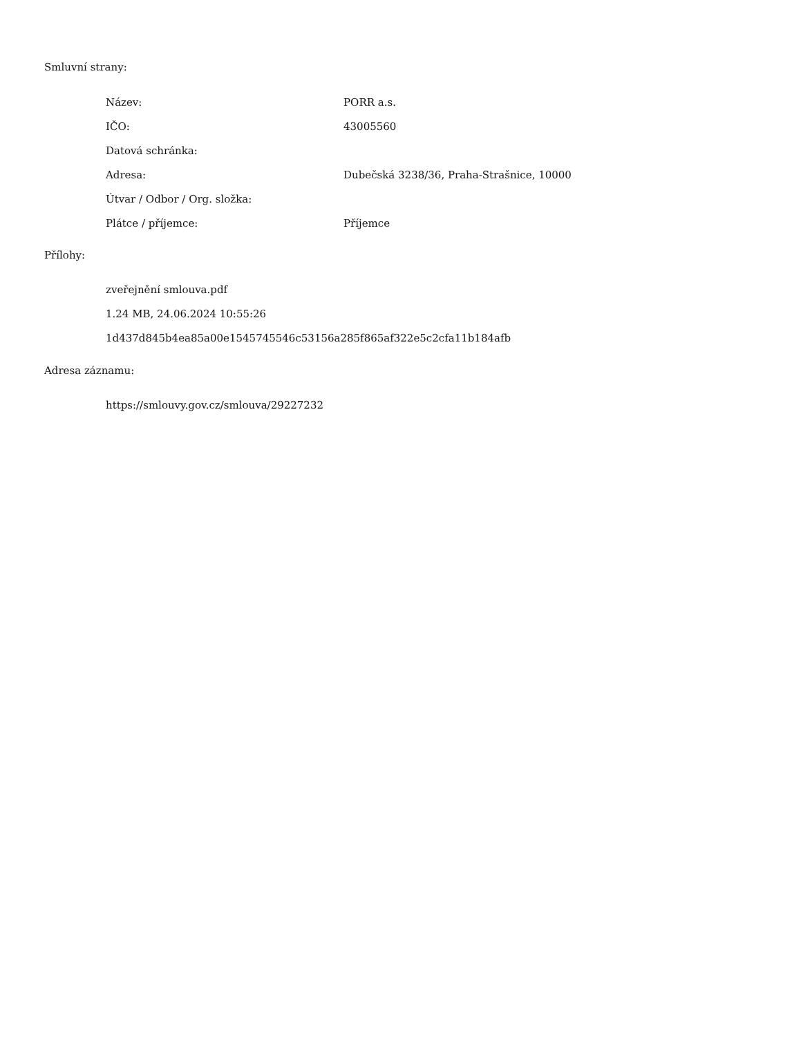Smluvní strany:
| Název: | PORR a.s. |
| IČO: | 43005560 |
| Datová schránka: | |
| Adresa: | Dubečská 3238/36, Praha-Strašnice, 10000 |
| Útvar / Odbor / Org. složka: | |
| Plátce / příjemce: | Příjemce |
Přílohy:
zveřejnění smlouva.pdf
1.24 MB, 24.06.2024 10:55:26
1d437d845b4ea85a00e1545745546c53156a285f865af322e5c2cfa11b184afb
Adresa záznamu:
https://smlouvy.gov.cz/smlouva/29227232